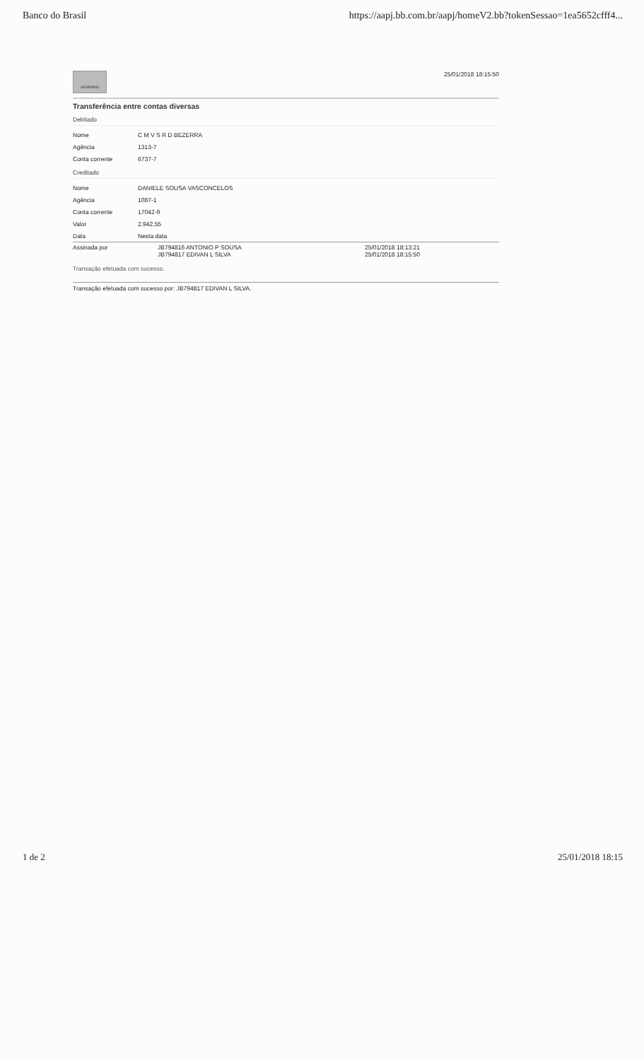Banco do Brasil https://aapj.bb.com.br/aapj/homeV2.bb?tokenSessao=1ea5652cfff4...
GOVERNO
25/01/2018 18:15:50
Transferência entre contas diversas
Debitado
| Nome | C M V S R D BEZERRA |
| Agência | 1313-7 |
| Conta corrente | 6737-7 |
Creditado
| Nome | DANIELE SOUSA VASCONCELOS |
| Agência | 1087-1 |
| Conta corrente | 17042-9 |
| Valor | 2.942,55 |
| Data | Nesta data |
| Assinada por | JB794816 ANTONIO P SOUSA JB794817 EDIVAN L SILVA | 25/01/2018 18:13:21 25/01/2018 18:15:50 |
Transação efetuada com sucesso.
Transação efetuada com sucesso por: JB794817 EDIVAN L SILVA.
1 de 2 25/01/2018 18:15